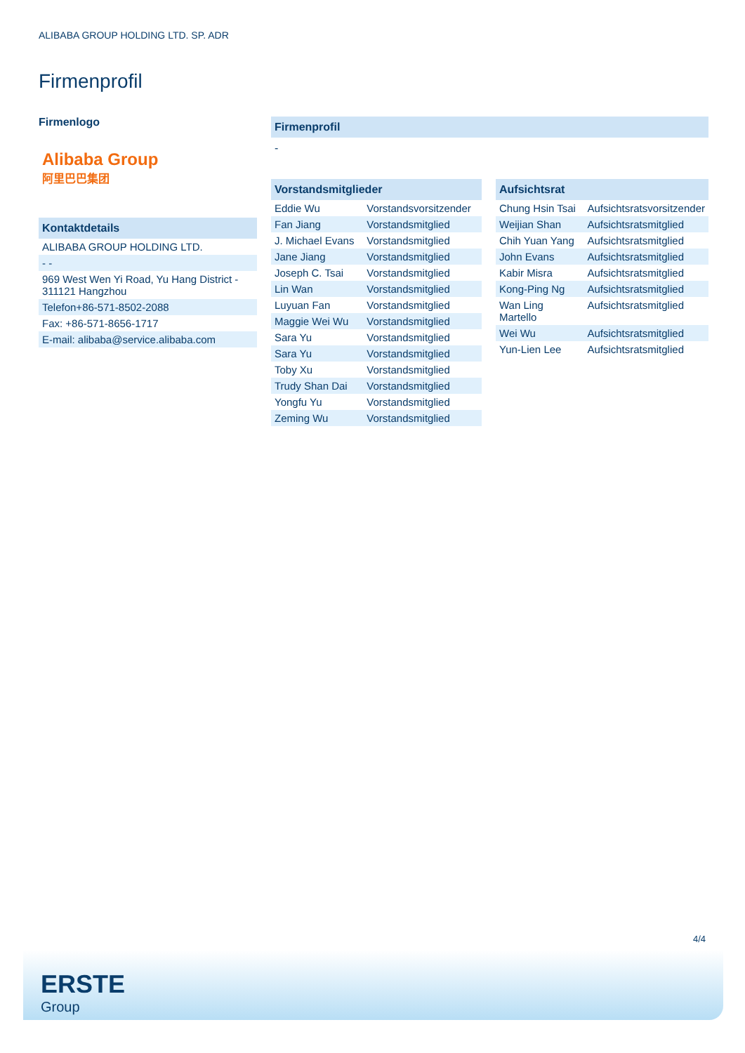ALIBABA GROUP HOLDING LTD. SP. ADR
Firmenprofil
Firmenlogo
Alibaba Group
阿里巴巴集团
Kontaktdetails
| ALIBABA GROUP HOLDING LTD. |
| - - |
| 969 West Wen Yi Road, Yu Hang District - 311121 Hangzhou |
| Telefon+86-571-8502-2088 |
| Fax: +86-571-8656-1717 |
| E-mail: alibaba@service.alibaba.com |
Firmenprofil
-
Vorstandsmitglieder
| Eddie Wu | Vorstandsvorsitzender |
| Fan Jiang | Vorstandsmitglied |
| J. Michael Evans | Vorstandsmitglied |
| Jane Jiang | Vorstandsmitglied |
| Joseph C. Tsai | Vorstandsmitglied |
| Lin Wan | Vorstandsmitglied |
| Luyuan Fan | Vorstandsmitglied |
| Maggie Wei Wu | Vorstandsmitglied |
| Sara Yu | Vorstandsmitglied |
| Sara Yu | Vorstandsmitglied |
| Toby Xu | Vorstandsmitglied |
| Trudy Shan Dai | Vorstandsmitglied |
| Yongfu Yu | Vorstandsmitglied |
| Zeming Wu | Vorstandsmitglied |
Aufsichtsrat
| Chung Hsin Tsai | Aufsichtsratsvorsitzender |
| Weijian Shan | Aufsichtsratsmitglied |
| Chih Yuan Yang | Aufsichtsratsmitglied |
| John Evans | Aufsichtsratsmitglied |
| Kabir Misra | Aufsichtsratsmitglied |
| Kong-Ping Ng | Aufsichtsratsmitglied |
| Wan Ling Martello | Aufsichtsratsmitglied |
| Wei Wu | Aufsichtsratsmitglied |
| Yun-Lien Lee | Aufsichtsratsmitglied |
4/4
ERSTE
Group